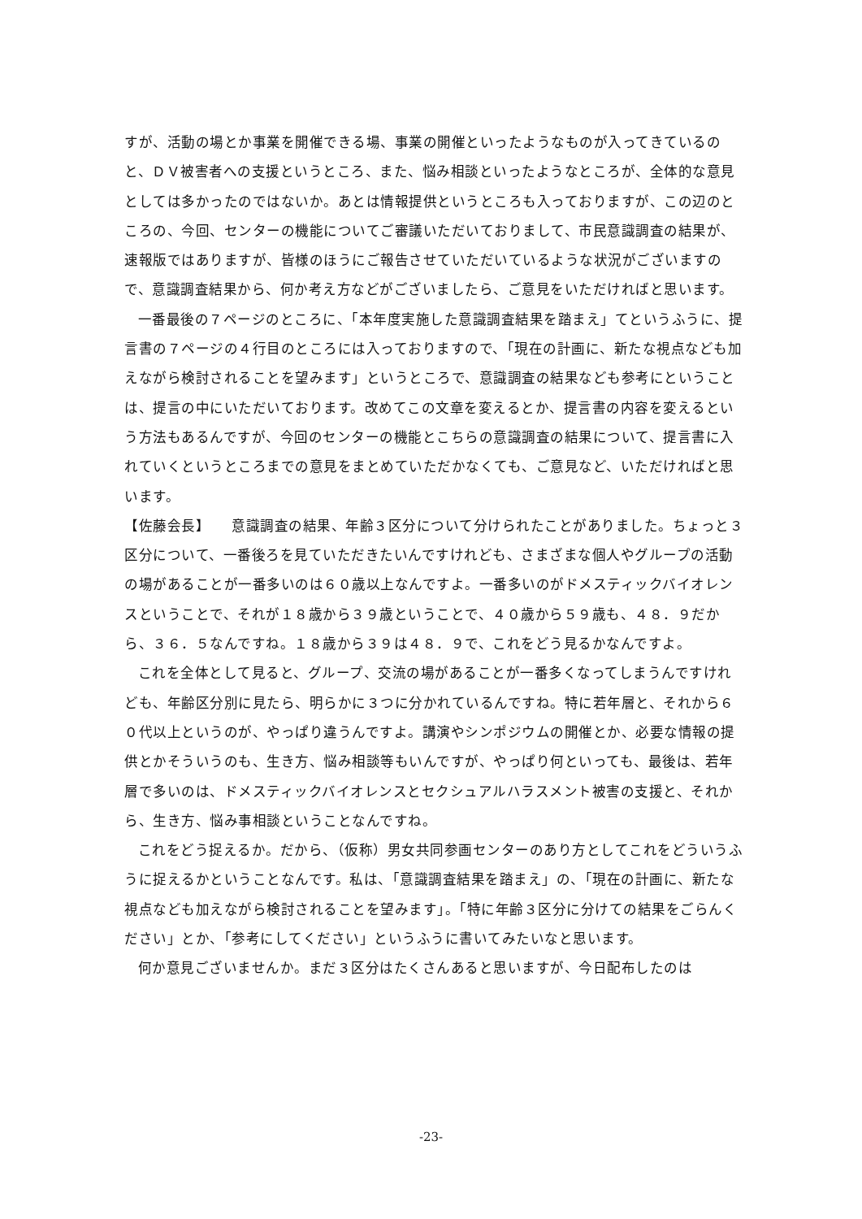すが、活動の場とか事業を開催できる場、事業の開催といったようなものが入ってきているのと、ＤＶ被害者への支援というところ、また、悩み相談といったようなところが、全体的な意見としては多かったのではないか。あとは情報提供というところも入っておりますが、この辺のところの、今回、センターの機能についてご審議いただいておりまして、市民意識調査の結果が、速報版ではありますが、皆様のほうにご報告させていただいているような状況がございますので、意識調査結果から、何か考え方などがございましたら、ご意見をいただければと思います。
一番最後の７ページのところに、「本年度実施した意識調査結果を踏まえ」てというふうに、提言書の７ページの４行目のところには入っておりますので、「現在の計画に、新たな視点なども加えながら検討されることを望みます」というところで、意識調査の結果なども参考にということは、提言の中にいただいております。改めてこの文章を変えるとか、提言書の内容を変えるという方法もあるんですが、今回のセンターの機能とこちらの意識調査の結果について、提言書に入れていくというところまでの意見をまとめていただかなくても、ご意見など、いただければと思います。
【佐藤会長】　　意識調査の結果、年齢３区分について分けられたことがありました。ちょっと３区分について、一番後ろを見ていただきたいんですけれども、さまざまな個人やグループの活動の場があることが一番多いのは６０歳以上なんですよ。一番多いのがドメスティックバイオレンスということで、それが１８歳から３９歳ということで、４０歳から５９歳も、４８．９だから、３６．５なんですね。１８歳から３９は４８．９で、これをどう見るかなんですよ。
これを全体として見ると、グループ、交流の場があることが一番多くなってしまうんですけれども、年齢区分別に見たら、明らかに３つに分かれているんですね。特に若年層と、それから６０代以上というのが、やっぱり違うんですよ。講演やシンポジウムの開催とか、必要な情報の提供とかそういうのも、生き方、悩み相談等もいんですが、やっぱり何といっても、最後は、若年層で多いのは、ドメスティックバイオレンスとセクシュアルハラスメント被害の支援と、それから、生き方、悩み事相談ということなんですね。
これをどう捉えるか。だから、（仮称）男女共同参画センターのあり方としてこれをどういうふうに捉えるかということなんです。私は、「意識調査結果を踏まえ」の、「現在の計画に、新たな視点なども加えながら検討されることを望みます」。「特に年齢３区分に分けての結果をごらんください」とか、「参考にしてください」というふうに書いてみたいなと思います。
何か意見ございませんか。まだ３区分はたくさんあると思いますが、今日配布したのは
-23-